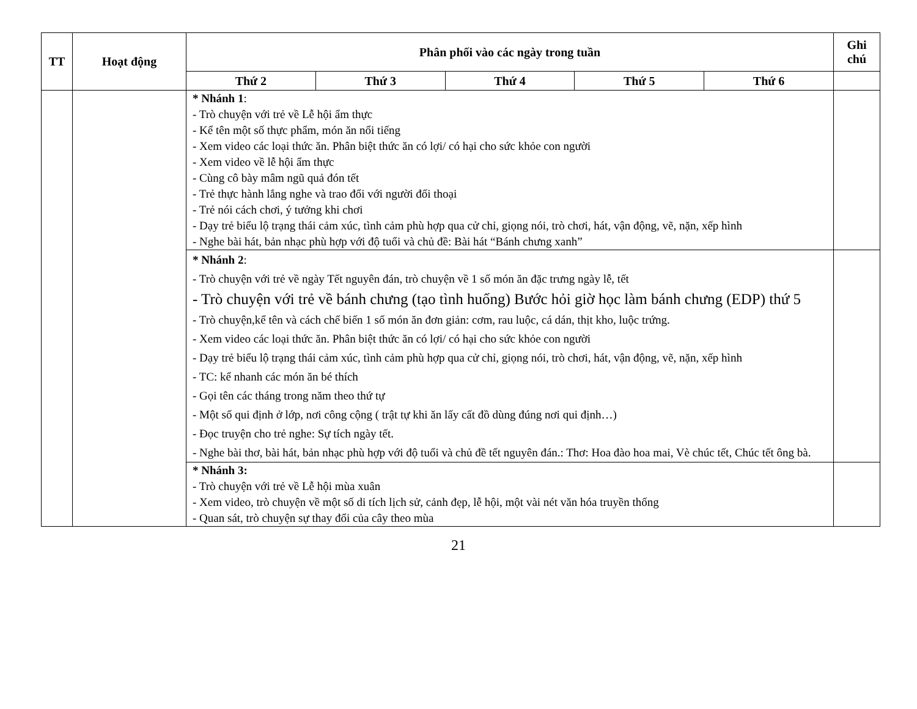| TT | Hoạt động | Phân phối vào các ngày trong tuần | | | | | Ghi chú |
| --- | --- | --- | --- | --- | --- | --- | --- |
| | | Thứ 2 | Thứ 3 | Thứ 4 | Thứ 5 | Thứ 6 | |
| | | * Nhánh 1 : - Trò chuyện với trẻ về Lễ hội ẩm thực - Kể tên một số thực phẩm, món ăn nổi tiếng - Xem video các loại thức ăn. Phân biệt thức ăn có lợi/ có hại cho sức khỏe con người - Xem video về lễ hội ẩm thực - Cùng cô bày mâm ngũ quả đón tết - Trẻ thực hành lắng nghe và trao đổi với người đối thoại - Trẻ nói cách chơi, ý tưởng khi chơi - Dạy trẻ biểu lộ trạng thái cảm xúc, tình cảm phù hợp qua cử chỉ, giọng nói, trò chơi, hát, vận động, vẽ, nặn, xếp hình - Nghe bài hát, bản nhạc phù hợp với độ tuổi và chủ đề: Bài hát “Bánh chưng xanh” | | | | | |
| | | * Nhánh 2 : - Trò chuyện với trẻ về ngày Tết nguyên đán, trò chuyện về 1 số món ăn đặc trưng ngày lễ, tết - Trò chuyện với trẻ về bánh chưng (tạo tình huống) Bước hỏi giờ học làm bánh chưng (EDP) thứ 5 - Trò chuyện,kể tên và cách chế biến 1 số món ăn đơn giản: cơm, rau luộc, cá dán, thịt kho, luộc trứng. - Xem video các loại thức ăn. Phân biệt thức ăn có lợi/ có hại cho sức khỏe con người - Dạy trẻ biểu lộ trạng thái cảm xúc, tình cảm phù hợp qua cử chỉ, giọng nói, trò chơi, hát, vận động, vẽ, nặn, xếp hình - TC: kể nhanh các món ăn bé thích - Gọi tên các tháng trong năm theo thứ tự - Một số qui định ở lớp, nơi công cộng ( trật tự khi ăn lấy cất đồ dùng đúng nơi qui định…) - Đọc truyện cho trẻ nghe: Sự tích ngày tết. - Nghe bài thơ, bài hát, bản nhạc phù hợp với độ tuổi và chủ đề tết nguyên đán.: Thơ: Hoa đào hoa mai, Vè chúc tết, Chúc tết ông bà. | | | | | |
| | | * Nhánh 3: - Trò chuyện với trẻ về Lễ hội mùa xuân - Xem video, trò chuyện về một số di tích lịch sử, cảnh đẹp, lễ hội, một vài nét văn hóa truyền thống - Quan sát, trò chuyện sự thay đổi của cây theo mùa | | | | | |
21